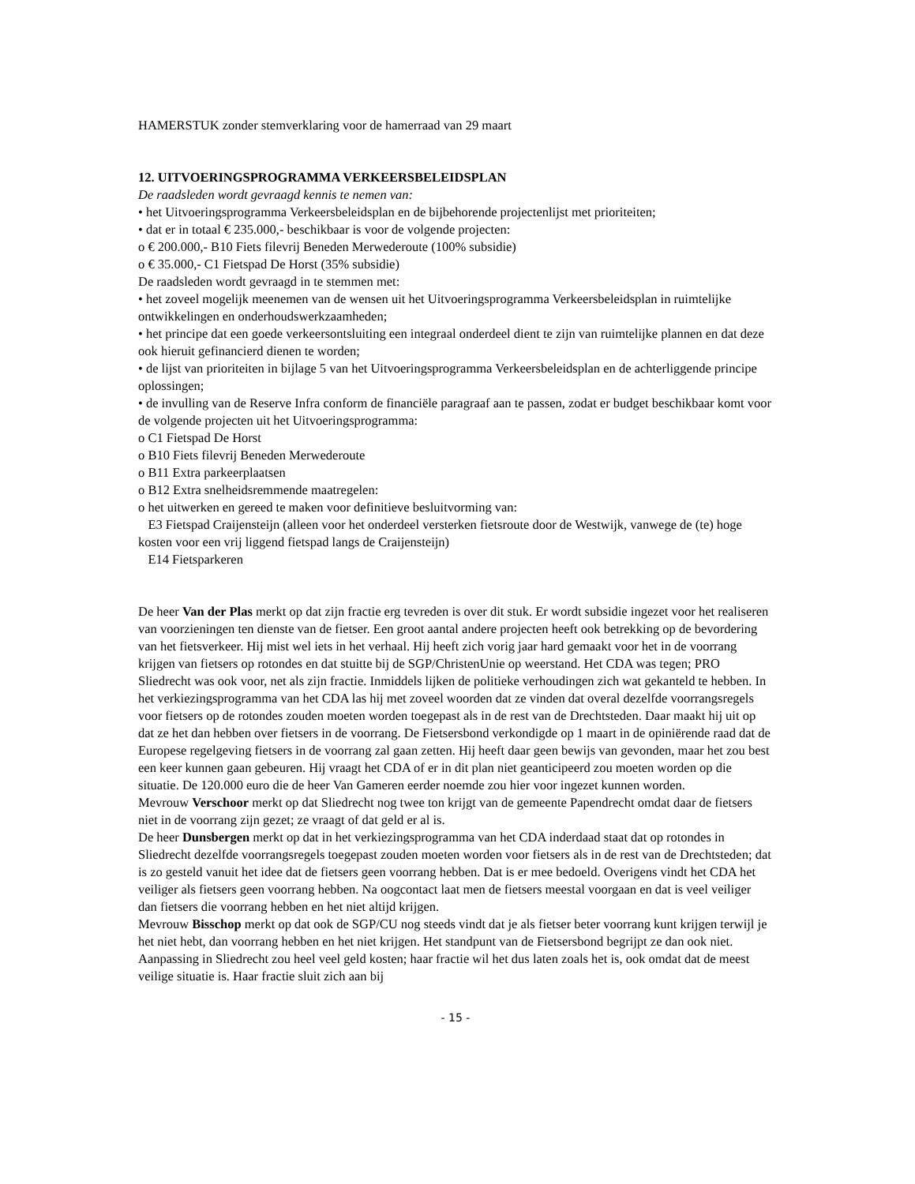HAMERSTUK zonder stemverklaring voor de hamerraad van 29 maart
12. UITVOERINGSPROGRAMMA VERKEERSBELEIDSPLAN
De raadsleden wordt gevraagd kennis te nemen van:
• het Uitvoeringsprogramma Verkeersbeleidsplan en de bijbehorende projectenlijst met prioriteiten;
• dat er in totaal € 235.000,- beschikbaar is voor de volgende projecten:
o € 200.000,- B10 Fiets filevrij Beneden Merwederoute (100% subsidie)
o € 35.000,- C1 Fietspad De Horst (35% subsidie)
De raadsleden wordt gevraagd in te stemmen met:
• het zoveel mogelijk meenemen van de wensen uit het Uitvoeringsprogramma Verkeersbeleidsplan in ruimtelijke ontwikkelingen en onderhoudswerkzaamheden;
• het principe dat een goede verkeersontsluiting een integraal onderdeel dient te zijn van ruimtelijke plannen en dat deze ook hieruit gefinancierd dienen te worden;
• de lijst van prioriteiten in bijlage 5 van het Uitvoeringsprogramma Verkeersbeleidsplan en de achterliggende principe oplossingen;
• de invulling van de Reserve Infra conform de financiële paragraaf aan te passen, zodat er budget beschikbaar komt voor de volgende projecten uit het Uitvoeringsprogramma:
o C1 Fietspad De Horst
o B10 Fiets filevrij Beneden Merwederoute
o B11 Extra parkeerplaatsen
o B12 Extra snelheidsremmende maatregelen:
o het uitwerken en gereed te maken voor definitieve besluitvorming van:
E3 Fietspad Craijensteijn (alleen voor het onderdeel versterken fietsroute door de Westwijk, vanwege de (te) hoge kosten voor een vrij liggend fietspad langs de Craijensteijn)
E14 Fietsparkeren
De heer Van der Plas merkt op dat zijn fractie erg tevreden is over dit stuk. Er wordt subsidie ingezet voor het realiseren van voorzieningen ten dienste van de fietser. Een groot aantal andere projecten heeft ook betrekking op de bevordering van het fietsverkeer. Hij mist wel iets in het verhaal. Hij heeft zich vorig jaar hard gemaakt voor het in de voorrang krijgen van fietsers op rotondes en dat stuitte bij de SGP/ChristenUnie op weerstand. Het CDA was tegen; PRO Sliedrecht was ook voor, net als zijn fractie. Inmiddels lijken de politieke verhoudingen zich wat gekanteld te hebben. In het verkiezingsprogramma van het CDA las hij met zoveel woorden dat ze vinden dat overal dezelfde voorrangsregels voor fietsers op de rotondes zouden moeten worden toegepast als in de rest van de Drechtsteden. Daar maakt hij uit op dat ze het dan hebben over fietsers in de voorrang. De Fietsersbond verkondigde op 1 maart in de opiniërende raad dat de Europese regelgeving fietsers in de voorrang zal gaan zetten. Hij heeft daar geen bewijs van gevonden, maar het zou best een keer kunnen gaan gebeuren. Hij vraagt het CDA of er in dit plan niet geanticipeerd zou moeten worden op die situatie. De 120.000 euro die de heer Van Gameren eerder noemde zou hier voor ingezet kunnen worden.
Mevrouw Verschoor merkt op dat Sliedrecht nog twee ton krijgt van de gemeente Papendrecht omdat daar de fietsers niet in de voorrang zijn gezet; ze vraagt of dat geld er al is.
De heer Dunsbergen merkt op dat in het verkiezingsprogramma van het CDA inderdaad staat dat op rotondes in Sliedrecht dezelfde voorrangsregels toegepast zouden moeten worden voor fietsers als in de rest van de Drechtsteden; dat is zo gesteld vanuit het idee dat de fietsers geen voorrang hebben. Dat is er mee bedoeld. Overigens vindt het CDA het veiliger als fietsers geen voorrang hebben. Na oogcontact laat men de fietsers meestal voorgaan en dat is veel veiliger dan fietsers die voorrang hebben en het niet altijd krijgen.
Mevrouw Bisschop merkt op dat ook de SGP/CU nog steeds vindt dat je als fietser beter voorrang kunt krijgen terwijl je het niet hebt, dan voorrang hebben en het niet krijgen. Het standpunt van de Fietsersbond begrijpt ze dan ook niet. Aanpassing in Sliedrecht zou heel veel geld kosten; haar fractie wil het dus laten zoals het is, ook omdat dat de meest veilige situatie is. Haar fractie sluit zich aan bij
- 15 -